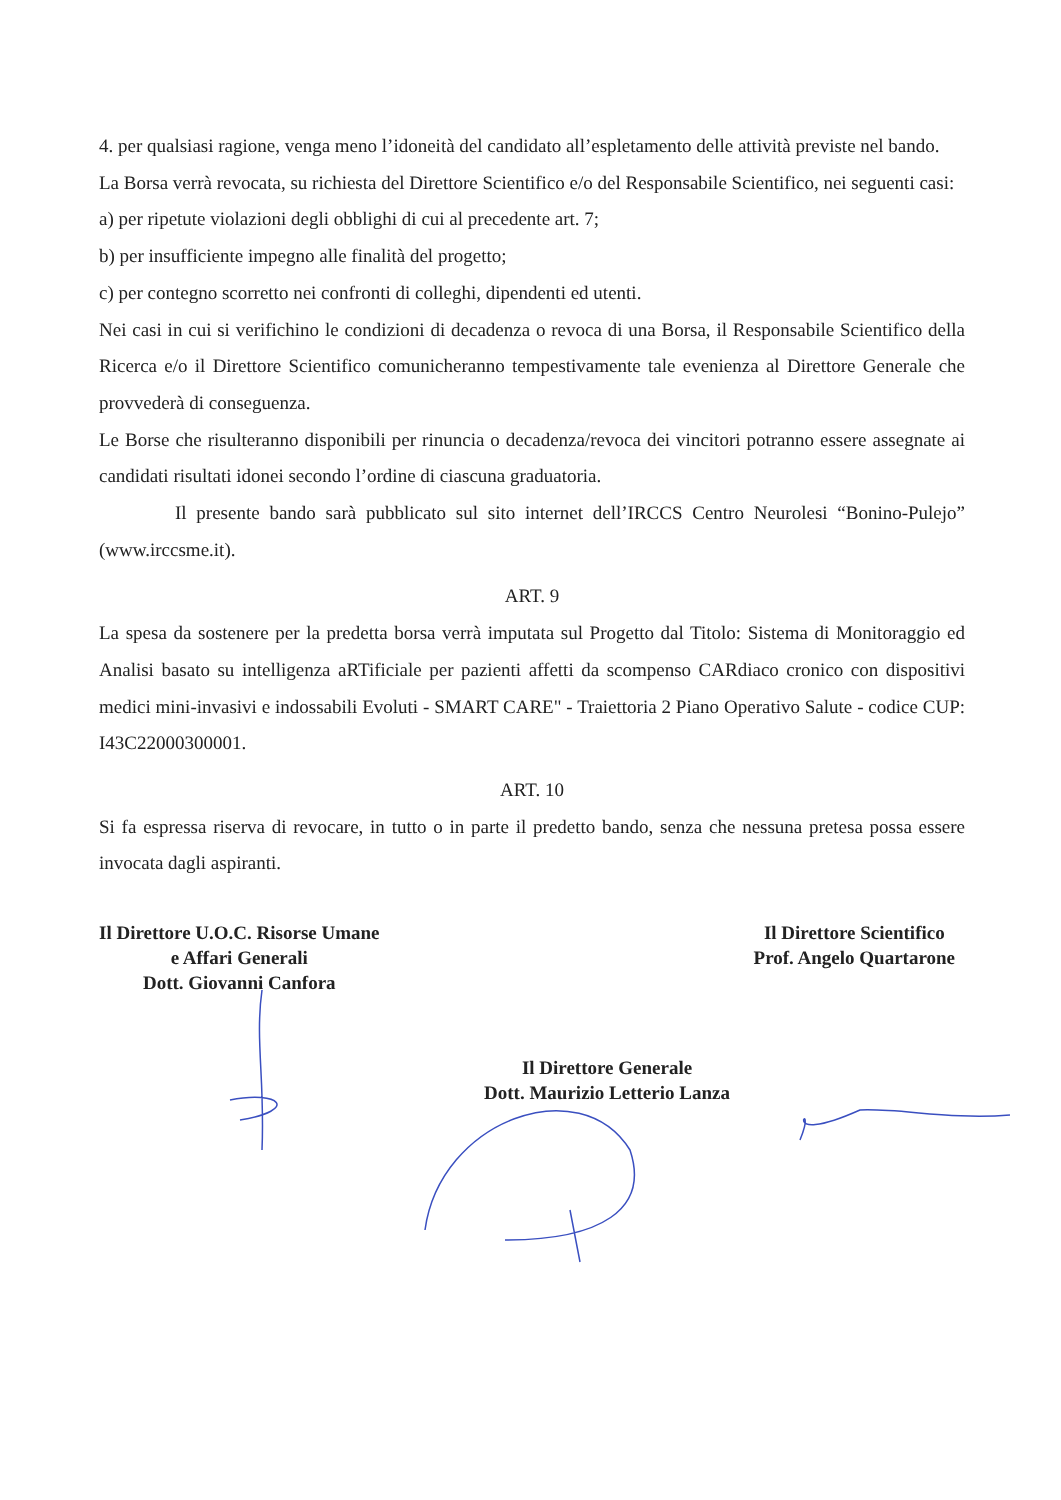4. per qualsiasi ragione, venga meno l’idoneità del candidato all’espletamento delle attività previste nel bando.
La Borsa verrà revocata, su richiesta del Direttore Scientifico e/o del Responsabile Scientifico, nei seguenti casi:
a) per ripetute violazioni degli obblighi di cui al precedente art. 7;
b) per insufficiente impegno alle finalità del progetto;
c) per contegno scorretto nei confronti di colleghi, dipendenti ed utenti.
Nei casi in cui si verifichino le condizioni di decadenza o revoca di una Borsa, il Responsabile Scientifico della Ricerca e/o il Direttore Scientifico comunicheranno tempestivamente tale evenienza al Direttore Generale che provvederà di conseguenza.
Le Borse che risulteranno disponibili per rinuncia o decadenza/revoca dei vincitori potranno essere assegnate ai candidati risultati idonei secondo l’ordine di ciascuna graduatoria.
Il presente bando sarà pubblicato sul sito internet dell’IRCCS Centro Neurolesi “Bonino-Pulejo” (www.irccsme.it).
ART. 9
La spesa da sostenere per la predetta borsa verrà imputata sul Progetto dal Titolo: Sistema di Monitoraggio ed Analisi basato su intelligenza aRTificiale per pazienti affetti da scompenso CARdiaco cronico con dispositivi medici mini-invasivi e indossabili Evoluti - SMART CARE" - Traiettoria 2 Piano Operativo Salute - codice CUP: I43C22000300001.
ART. 10
Si fa espressa riserva di revocare, in tutto o in parte il predetto bando, senza che nessuna pretesa possa essere invocata dagli aspiranti.
Il Direttore U.O.C. Risorse Umane
e Affari Generali
Dott. Giovanni Canfora
Il Direttore Scientifico
Prof. Angelo Quartarone
Il Direttore Generale
Dott. Maurizio Letterio Lanza